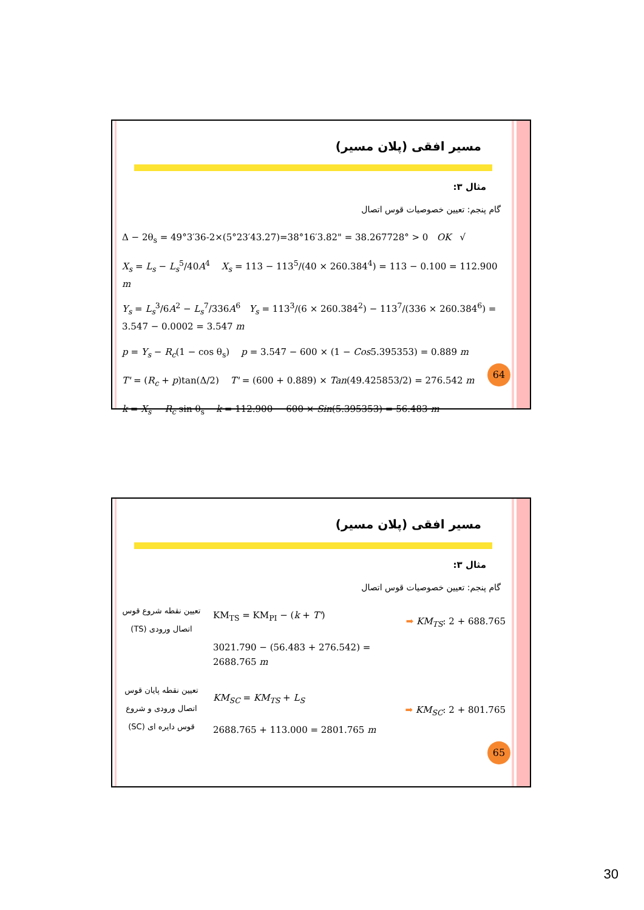مسیر افقی (پلان مسیر)
مثال ۳:
گام پنجم: تعیین خصوصیات قوس اتصال
Δ − 2θ<sub>s</sub> = 49°3′36-2×(5°23′43.27)=38°16′3.82" = 38.267728° > 0 OK √
X<sub>s</sub> = L<sub>s</sub> − L<sub>s</sub><sup>5</sup>/40A<sup>4</sup> X<sub>s</sub> = 113 − 113<sup>5</sup>/(40 × 260.384<sup>4</sup>) = 113 − 0.100 = 112.900 m
Y<sub>s</sub> = L<sub>s</sub><sup>3</sup>/6A<sup>2</sup> − L<sub>s</sub><sup>7</sup>/336A<sup>6</sup> Y<sub>s</sub> = 113<sup>3</sup>/(6 × 260.384<sup>2</sup>) − 113<sup>7</sup>/(336 × 260.384<sup>6</sup>) = 3.547 − 0.0002 = 3.547 m
p = Y<sub>s</sub> − R<sub>c</sub>(1 − cos θ<sub>s</sub>) p = 3.547 − 600 × (1 − Cos5.395353) = 0.889 m
T' = (R<sub>c</sub> + p)tan(Δ/2) T' = (600 + 0.889) × Tan(49.425853/2) = 276.542 m
k = X<sub>s</sub> − R<sub>c</sub> sin θ<sub>s</sub> k = 112.900 − 600 × Sin(5.395353) = 56.483 m
64
مسیر افقی (پلان مسیر)
مثال ۳:
گام پنجم: تعیین خصوصیات قوس اتصال
تعیین نقطه شروع قوس اتصال ورودی (TS)
KM<sub>TS</sub> = KM<sub>PI</sub> − (k + T')
3021.790 − (56.483 + 276.542) = 2688.765 m
➡ KM<sub>TS</sub>: 2 + 688.765
تعیین نقطه پایان قوس اتصال ورودی و شروع قوس دایره ای (SC)
KM<sub>SC</sub> = KM<sub>TS</sub> + L<sub>S</sub>
2688.765 + 113.000 = 2801.765 m
➡ KM<sub>SC</sub>: 2 + 801.765
65
30